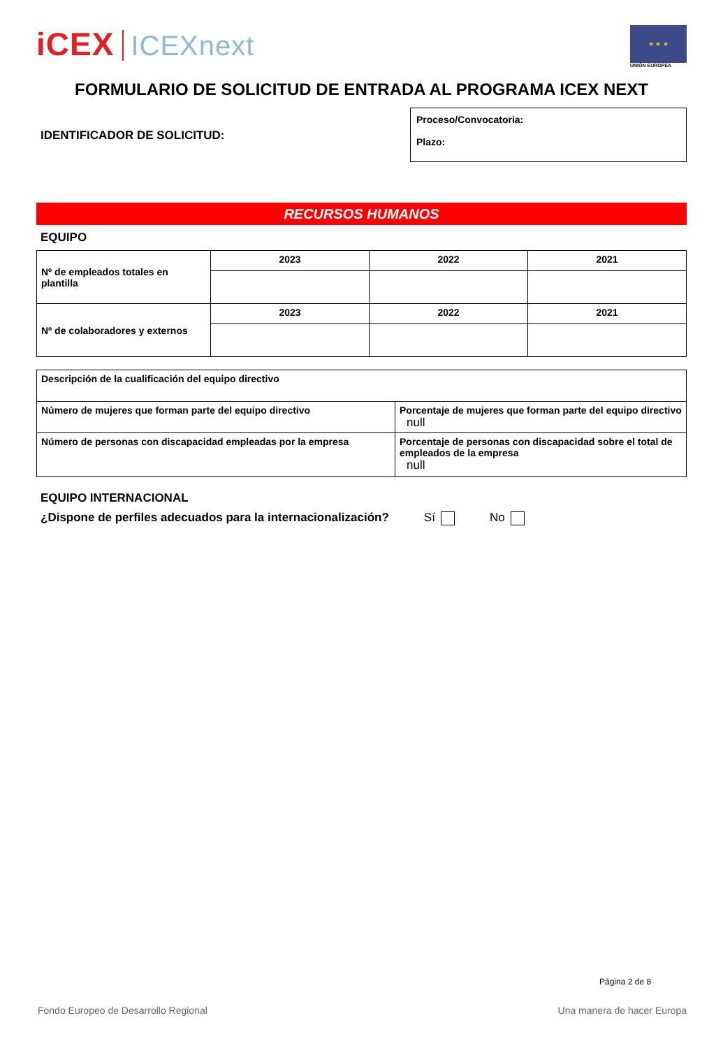iCEX ICEXnext
★ ★ ★
UNIÓN EUROPEA
FORMULARIO DE SOLICITUD DE ENTRADA AL PROGRAMA ICEX NEXT
IDENTIFICADOR DE SOLICITUD:
Proceso/Convocatoria:
Plazo:
RECURSOS HUMANOS
EQUIPO
| Nº de empleados totales en plantilla | 2023 | 2022 | 2021 |
| Nº de colaboradores y externos | 2023 | 2022 | 2021 |
| Descripción de la cualificación del equipo directivo | |
| Número de mujeres que forman parte del equipo directivo | Porcentaje de mujeres que forman parte del equipo directivo null |
| Número de personas con discapacidad empleadas por la empresa | Porcentaje de personas con discapacidad sobre el total de empleados de la empresa null |
EQUIPO INTERNACIONAL
¿Dispone de perfiles adecuados para la internacionalización? Sí No
Página 2 de 8
Fondo Europeo de Desarrollo Regional Una manera de hacer Europa